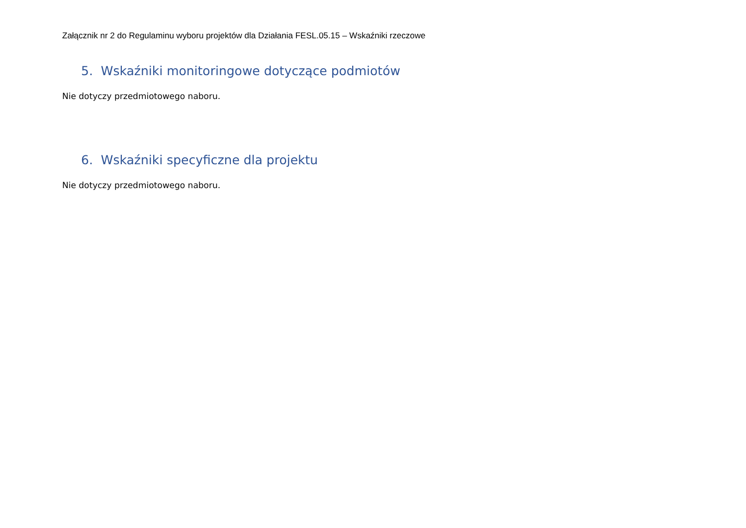Załącznik nr 2 do Regulaminu wyboru projektów dla Działania FESL.05.15 – Wskaźniki rzeczowe
5. Wskaźniki monitoringowe dotyczące podmiotów
Nie dotyczy przedmiotowego naboru.
6. Wskaźniki specyficzne dla projektu
Nie dotyczy przedmiotowego naboru.